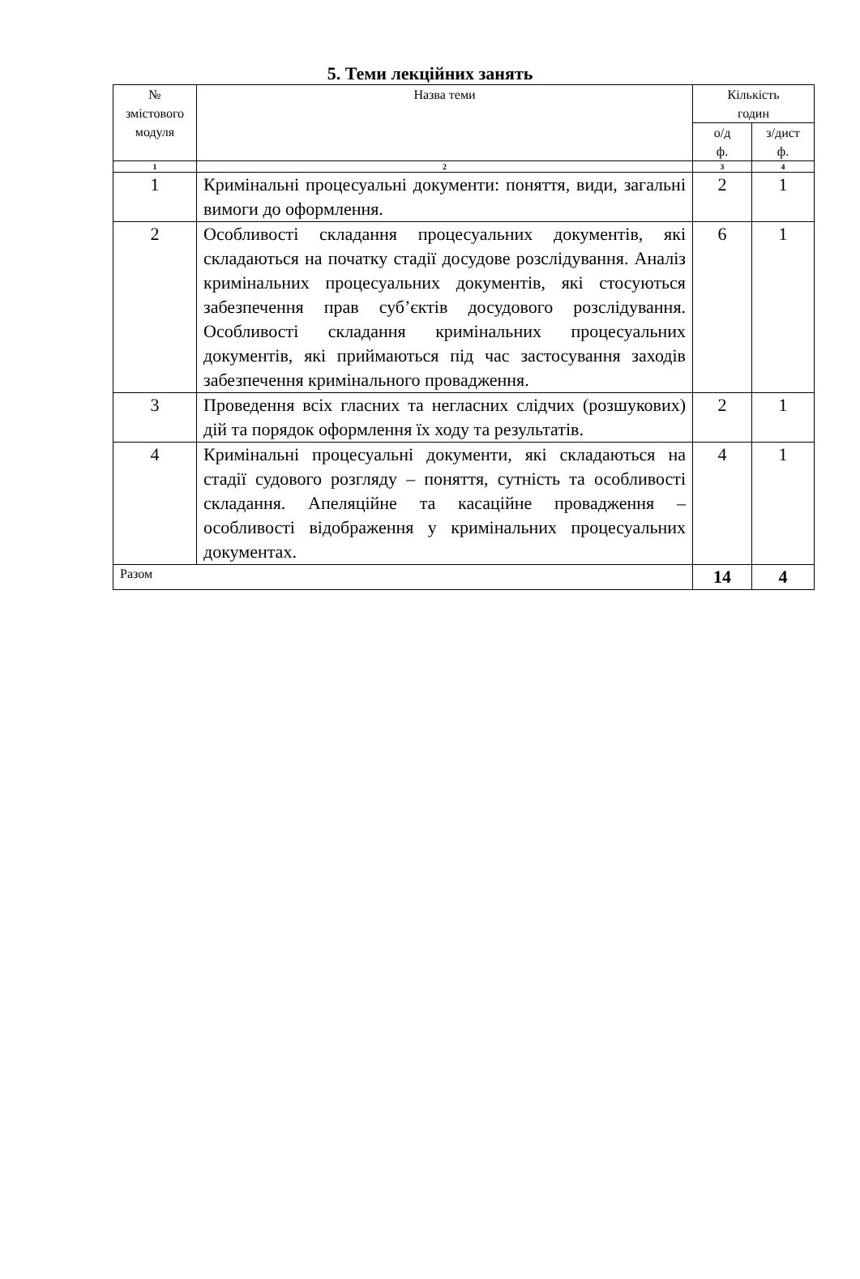5. Теми лекційних занять
| № змістового модуля | Назва теми | Кількість годин | |
| --- | --- | --- | --- |
| | | о/д ф. | з/дист ф. |
| 1 | 2 | 3 | 4 |
| 1 | Кримінальні процесуальні документи: поняття, види, загальні вимоги до оформлення. | 2 | 1 |
| 2 | Особливості складання процесуальних документів, які складаються на початку стадії досудове розслідування. Аналіз кримінальних процесуальних документів, які стосуються забезпечення прав суб’єктів досудового розслідування. Особливості складання кримінальних процесуальних документів, які приймаються під час застосування заходів забезпечення кримінального провадження. | 6 | 1 |
| 3 | Проведення всіх гласних та негласних слідчих (розшукових) дій та порядок оформлення їх ходу та результатів. | 2 | 1 |
| 4 | Кримінальні процесуальні документи, які складаються на стадії судового розгляду – поняття, сутність та особливості складання. Апеляційне та касаційне провадження – особливості відображення у кримінальних процесуальних документах. | 4 | 1 |
| Разом | | 14 | 4 |